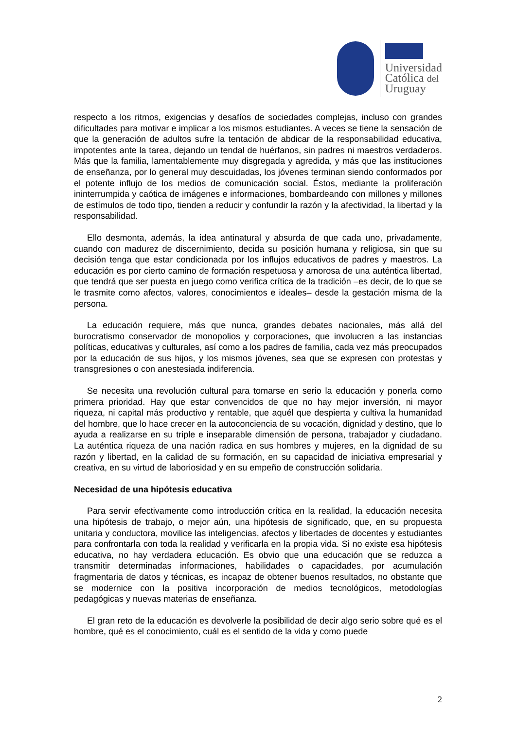Universidad
Católica del
Uruguay
respecto a los ritmos, exigencias y desafíos de sociedades complejas, incluso con grandes dificultades para motivar e implicar a los mismos estudiantes. A veces se tiene la sensación de que la generación de adultos sufre la tentación de abdicar de la responsabilidad educativa, impotentes ante la tarea, dejando un tendal de huérfanos, sin padres ni maestros verdaderos. Más que la familia, lamentablemente muy disgregada y agredida, y más que las instituciones de enseñanza, por lo general muy descuidadas, los jóvenes terminan siendo conformados por el potente influjo de los medios de comunicación social. Éstos, mediante la proliferación ininterrumpida y caótica de imágenes e informaciones, bombardeando con millones y millones de estímulos de todo tipo, tienden a reducir y confundir la razón y la afectividad, la libertad y la responsabilidad.
Ello desmonta, además, la idea antinatural y absurda de que cada uno, privadamente, cuando con madurez de discernimiento, decida su posición humana y religiosa, sin que su decisión tenga que estar condicionada por los influjos educativos de padres y maestros. La educación es por cierto camino de formación respetuosa y amorosa de una auténtica libertad, que tendrá que ser puesta en juego como verifica crítica de la tradición –es decir, de lo que se le trasmite como afectos, valores, conocimientos e ideales– desde la gestación misma de la persona.
La educación requiere, más que nunca, grandes debates nacionales, más allá del burocratismo conservador de monopolios y corporaciones, que involucren a las instancias políticas, educativas y culturales, así como a los padres de familia, cada vez más preocupados por la educación de sus hijos, y los mismos jóvenes, sea que se expresen con protestas y transgresiones o con anestesiada indiferencia.
Se necesita una revolución cultural para tomarse en serio la educación y ponerla como primera prioridad. Hay que estar convencidos de que no hay mejor inversión, ni mayor riqueza, ni capital más productivo y rentable, que aquél que despierta y cultiva la humanidad del hombre, que lo hace crecer en la autoconciencia de su vocación, dignidad y destino, que lo ayuda a realizarse en su triple e inseparable dimensión de persona, trabajador y ciudadano. La auténtica riqueza de una nación radica en sus hombres y mujeres, en la dignidad de su razón y libertad, en la calidad de su formación, en su capacidad de iniciativa empresarial y creativa, en su virtud de laboriosidad y en su empeño de construcción solidaria.
Necesidad de una hipótesis educativa
Para servir efectivamente como introducción crítica en la realidad, la educación necesita una hipótesis de trabajo, o mejor aún, una hipótesis de significado, que, en su propuesta unitaria y conductora, movilice las inteligencias, afectos y libertades de docentes y estudiantes para confrontarla con toda la realidad y verificarla en la propia vida. Si no existe esa hipótesis educativa, no hay verdadera educación. Es obvio que una educación que se reduzca a transmitir determinadas informaciones, habilidades o capacidades, por acumulación fragmentaria de datos y técnicas, es incapaz de obtener buenos resultados, no obstante que se modernice con la positiva incorporación de medios tecnológicos, metodologías pedagógicas y nuevas materias de enseñanza.
El gran reto de la educación es devolverle la posibilidad de decir algo serio sobre qué es el hombre, qué es el conocimiento, cuál es el sentido de la vida y como puede
2